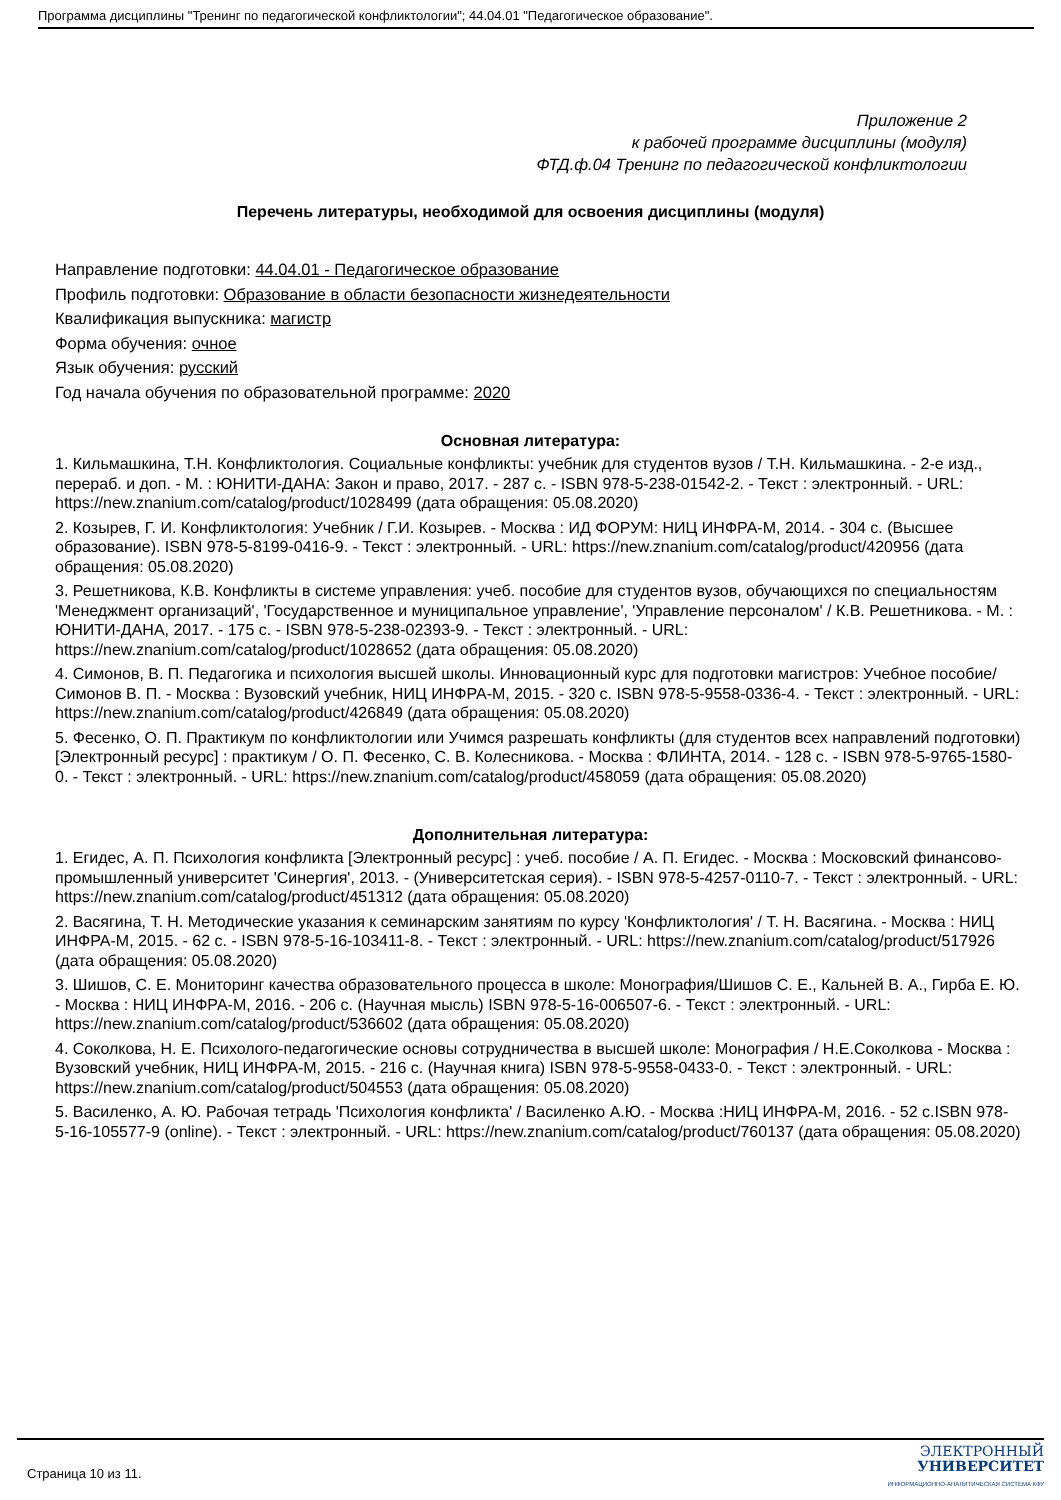Программа дисциплины "Тренинг по педагогической конфликтологии"; 44.04.01 "Педагогическое образование".
Приложение 2
к рабочей программе дисциплины (модуля)
ФТД.ф.04 Тренинг по педагогической конфликтологии
Перечень литературы, необходимой для освоения дисциплины (модуля)
Направление подготовки: 44.04.01 - Педагогическое образование
Профиль подготовки: Образование в области безопасности жизнедеятельности
Квалификация выпускника: магистр
Форма обучения: очное
Язык обучения: русский
Год начала обучения по образовательной программе: 2020
Основная литература:
1. Кильмашкина, Т.Н. Конфликтология. Социальные конфликты: учебник для студентов вузов / Т.Н. Кильмашкина. - 2-е изд., перераб. и доп. - М. : ЮНИТИ-ДАНА: Закон и право, 2017. - 287 с. - ISBN 978-5-238-01542-2. - Текст : электронный. - URL: https://new.znanium.com/catalog/product/1028499 (дата обращения: 05.08.2020)
2. Козырев, Г. И. Конфликтология: Учебник / Г.И. Козырев. - Москва : ИД ФОРУМ: НИЦ ИНФРА-М, 2014. - 304 с. (Высшее образование). ISBN 978-5-8199-0416-9. - Текст : электронный. - URL: https://new.znanium.com/catalog/product/420956 (дата обращения: 05.08.2020)
3. Решетникова, К.В. Конфликты в системе управления: учеб. пособие для студентов вузов, обучающихся по специальностям 'Менеджмент организаций', 'Государственное и муниципальное управление', 'Управление персоналом' / К.В. Решетникова. - М. : ЮНИТИ-ДАНА, 2017. - 175 с. - ISBN 978-5-238-02393-9. - Текст : электронный. - URL: https://new.znanium.com/catalog/product/1028652 (дата обращения: 05.08.2020)
4. Симонов, В. П. Педагогика и психология высшей школы. Инновационный курс для подготовки магистров: Учебное пособие/Симонов В. П. - Москва : Вузовский учебник, НИЦ ИНФРА-М, 2015. - 320 с. ISBN 978-5-9558-0336-4. - Текст : электронный. - URL: https://new.znanium.com/catalog/product/426849 (дата обращения: 05.08.2020)
5. Фесенко, О. П. Практикум по конфликтологии или Учимся разрешать конфликты (для студентов всех направлений подготовки) [Электронный ресурс] : практикум / О. П. Фесенко, С. В. Колесникова. - Москва : ФЛИНТА, 2014. - 128 с. - ISBN 978-5-9765-1580-0. - Текст : электронный. - URL: https://new.znanium.com/catalog/product/458059 (дата обращения: 05.08.2020)
Дополнительная литература:
1. Егидес, А. П. Психология конфликта [Электронный ресурс] : учеб. пособие / А. П. Егидес. - Москва : Московский финансово-промышленный университет 'Синергия', 2013. - (Университетская серия). - ISBN 978-5-4257-0110-7. - Текст : электронный. - URL: https://new.znanium.com/catalog/product/451312 (дата обращения: 05.08.2020)
2. Васягина, Т. Н. Методические указания к семинарским занятиям по курсу 'Конфликтология' / Т. Н. Васягина. - Москва : НИЦ ИНФРА-М, 2015. - 62 с. - ISBN 978-5-16-103411-8. - Текст : электронный. - URL: https://new.znanium.com/catalog/product/517926 (дата обращения: 05.08.2020)
3. Шишов, С. Е. Мониторинг качества образовательного процесса в школе: Монография/Шишов С. Е., Кальней В. А., Гирба Е. Ю. - Москва : НИЦ ИНФРА-М, 2016. - 206 с. (Научная мысль) ISBN 978-5-16-006507-6. - Текст : электронный. - URL: https://new.znanium.com/catalog/product/536602 (дата обращения: 05.08.2020)
4. Соколкова, Н. Е. Психолого-педагогические основы сотрудничества в высшей школе: Монография / Н.Е.Соколкова - Москва : Вузовский учебник, НИЦ ИНФРА-М, 2015. - 216 с. (Научная книга) ISBN 978-5-9558-0433-0. - Текст : электронный. - URL: https://new.znanium.com/catalog/product/504553 (дата обращения: 05.08.2020)
5. Василенко, А. Ю. Рабочая тетрадь 'Психология конфликта' / Василенко А.Ю. - Москва :НИЦ ИНФРА-М, 2016. - 52 с.ISBN 978-5-16-105577-9 (online). - Текст : электронный. - URL: https://new.znanium.com/catalog/product/760137 (дата обращения: 05.08.2020)
Страница 10 из 11.
ЭЛЕКТРОННЫЙ
УНИВЕРСИТЕТ
ИНФОРМАЦИОННО-АНАЛИТИЧЕСКАЯ СИСТЕМА КФУ